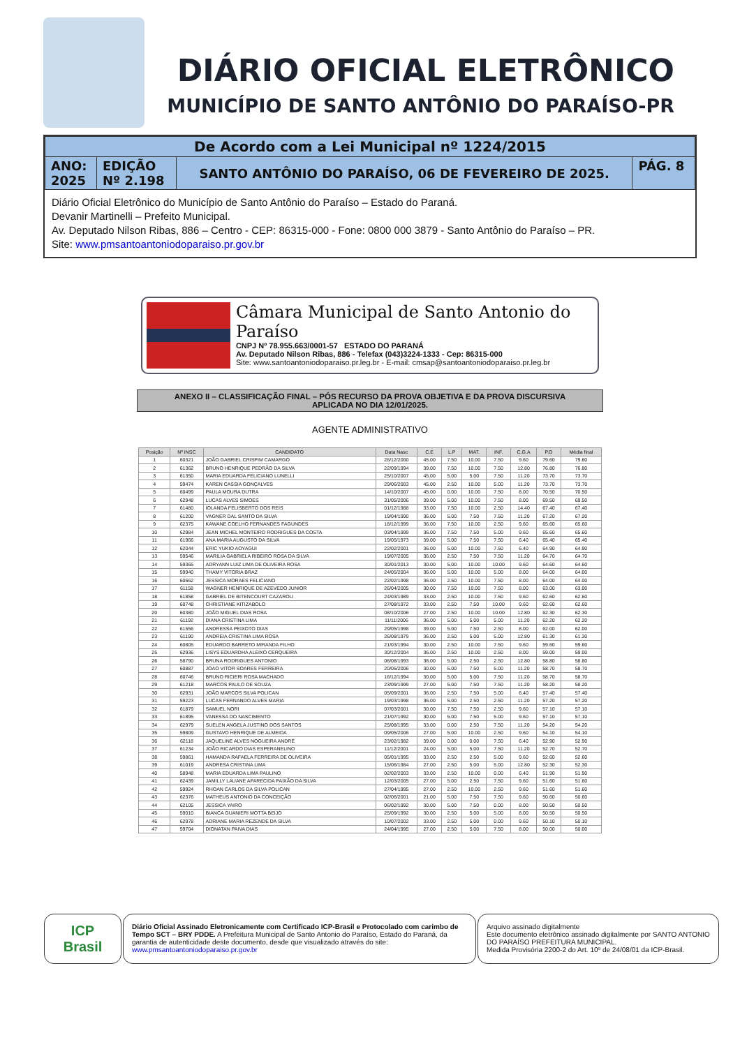DIÁRIO OFICIAL ELETRÔNICO
MUNICÍPIO DE SANTO ANTÔNIO DO PARAÍSO-PR
| De Acordo com a Lei Municipal nº 1224/2015 | | | |
| ANO: 2025 | EDIÇÃO Nº 2.198 | SANTO ANTÔNIO DO PARAÍSO, 06 DE FEVEREIRO DE 2025. | PÁG. 8 |
Diário Oficial Eletrônico do Município de Santo Antônio do Paraíso – Estado do Paraná.
Devanir Martinelli – Prefeito Municipal.
Av. Deputado Nilson Ribas, 886 – Centro - CEP: 86315-000 - Fone: 0800 000 3879 - Santo Antônio do Paraíso – PR.
Site: www.pmsantoantoniodoparaiso.pr.gov.br
Câmara Municipal de Santo Antonio do Paraíso
CNPJ Nº 78.955.663/0001-57 ESTADO DO PARANÁ
Av. Deputado Nilson Ribas, 886 - Telefax (043)3224-1333 - Cep: 86315-000
Site: www.santoantoniodoparaiso.pr.leg.br - E-mail: cmsap@santoantoniodoparaiso.pr.leg.br
ANEXO II – CLASSIFICAÇÃO FINAL – PÓS RECURSO DA PROVA OBJETIVA E DA PROVA DISCURSIVA
APLICADA NO DIA 12/01/2025.
AGENTE ADMINISTRATIVO
| Posição | Nº INSC | CANDIDATO | Data Nasc | C.E | L.P | MAT. | INF. | C.G.A | P.O | Média final |
| --- | --- | --- | --- | --- | --- | --- | --- | --- | --- | --- |
| 1 | 60321 | JOÃO GABRIEL CRISPIM CAMARGO | 26/12/2000 | 45.00 | 7.50 | 10.00 | 7.50 | 9.60 | 79.60 | 79.60 |
| 2 | 61362 | BRUNO HENRIQUE PEDRÃO DA SILVA | 22/09/1994 | 39.00 | 7.50 | 10.00 | 7.50 | 12.80 | 76.80 | 76.80 |
| 3 | 61350 | MARIA EDUARDA FELICIANO LUNELLI | 25/10/2007 | 45.00 | 5.00 | 5.00 | 7.50 | 11.20 | 73.70 | 73.70 |
| 4 | 59474 | KAREN CASSIA GONÇALVES | 29/06/2003 | 45.00 | 2.50 | 10.00 | 5.00 | 11.20 | 73.70 | 73.70 |
| 5 | 60499 | PAULA MOURA DUTRA | 14/10/2007 | 45.00 | 0.00 | 10.00 | 7.50 | 8.00 | 70.50 | 70.50 |
| 6 | 62948 | LUCAS ALVES SIMOES | 31/05/2006 | 39.00 | 5.00 | 10.00 | 7.50 | 8.00 | 69.50 | 69.50 |
| 7 | 61480 | IOLANDA FELISBERTO DOS REIS | 01/12/1988 | 33.00 | 7.50 | 10.00 | 2.50 | 14.40 | 67.40 | 67.40 |
| 8 | 61200 | VAGNER DAL SANTO DA SILVA | 19/04/1990 | 36.00 | 5.00 | 7.50 | 7.50 | 11.20 | 67.20 | 67.20 |
| 9 | 62375 | KAWANE COELHO FERNANDES FAGUNDES | 18/12/1999 | 36.00 | 7.50 | 10.00 | 2.50 | 9.60 | 65.60 | 65.60 |
| 10 | 62984 | JEAN MICHEL MONTEIRO RODRIGUES DA COSTA | 03/04/1999 | 36.00 | 7.50 | 7.50 | 5.00 | 9.60 | 65.60 | 65.60 |
| 11 | 61966 | ANA MARIA AUGUSTO DA SILVA | 19/05/1973 | 39.00 | 5.00 | 7.50 | 7.50 | 6.40 | 65.40 | 65.40 |
| 12 | 62044 | ERIC YUKIO AOYAGUI | 22/02/2001 | 36.00 | 5.00 | 10.00 | 7.50 | 6.40 | 64.90 | 64.90 |
| 13 | 59546 | MARILIA GABRIELA RIBEIRO ROSA DA SILVA | 19/07/2005 | 36.00 | 2.50 | 7.50 | 7.50 | 11.20 | 64.70 | 64.70 |
| 14 | 59365 | ADRYANN LUIZ LIMA DE OLIVEIRA ROSA | 30/01/2013 | 30.00 | 5.00 | 10.00 | 10.00 | 9.60 | 64.60 | 64.60 |
| 15 | 59940 | THAMY VITORIA BRAZ | 24/05/2004 | 36.00 | 5.00 | 10.00 | 5.00 | 8.00 | 64.00 | 64.00 |
| 16 | 60662 | JESSICA MORAES FELICIANO | 22/02/1998 | 36.00 | 2.50 | 10.00 | 7.50 | 8.00 | 64.00 | 64.00 |
| 17 | 61158 | WAGNER HENRIQUE DE AZEVEDO JUNIOR | 26/04/2005 | 30.00 | 7.50 | 10.00 | 7.50 | 8.00 | 63.00 | 63.00 |
| 18 | 61858 | GABRIEL DE BITENCOURT CAZAROLI | 24/03/1989 | 33.00 | 2.50 | 10.00 | 7.50 | 9.60 | 62.60 | 62.60 |
| 19 | 60748 | CHRISTIANE KITIZABOLO | 27/08/1972 | 33.00 | 2.50 | 7.50 | 10.00 | 9.60 | 62.60 | 62.60 |
| 20 | 60380 | JOÃO MIGUEL DIAS ROSA | 08/10/2006 | 27.00 | 2.50 | 10.00 | 10.00 | 12.80 | 62.30 | 62.30 |
| 21 | 61192 | DIANA CRISTINA LIMA | 11/11/2006 | 36.00 | 5.00 | 5.00 | 5.00 | 11.20 | 62.20 | 62.20 |
| 22 | 61556 | ANDRESSA PEIXOTO DIAS | 29/05/1998 | 39.00 | 5.00 | 7.50 | 2.50 | 8.00 | 62.00 | 62.00 |
| 23 | 61190 | ANDREIA CRISTINA LIMA ROSA | 26/08/1979 | 36.00 | 2.50 | 5.00 | 5.00 | 12.80 | 61.30 | 61.30 |
| 24 | 60805 | EDUARDO BARRETO MIRANDA FILHO | 21/03/1994 | 30.00 | 2.50 | 10.00 | 7.50 | 9.60 | 59.60 | 59.60 |
| 25 | 62936 | LISYS EDUARDHA ALEIXO CERQUEIRA | 30/12/2004 | 36.00 | 2.50 | 10.00 | 2.50 | 8.00 | 59.00 | 59.00 |
| 26 | 58790 | BRUNA RODRIGUES ANTONIO | 06/08/1993 | 36.00 | 5.00 | 2.50 | 2.50 | 12.80 | 58.80 | 58.80 |
| 27 | 60887 | JOAO VITOR SOARES FERREIRA | 20/05/2006 | 30.00 | 5.00 | 7.50 | 5.00 | 11.20 | 58.70 | 58.70 |
| 28 | 60746 | BRUNO RICIERI ROSA MACHADO | 16/12/1994 | 30.00 | 5.00 | 5.00 | 7.50 | 11.20 | 58.70 | 58.70 |
| 29 | 61218 | MARCOS PAULO DE SOUZA | 23/09/1999 | 27.00 | 5.00 | 7.50 | 7.50 | 11.20 | 58.20 | 58.20 |
| 30 | 62931 | JOÃO MARCOS SILVA POLICAN | 05/09/2001 | 36.00 | 2.50 | 7.50 | 5.00 | 6.40 | 57.40 | 57.40 |
| 31 | 59223 | LUCAS FERNANDO ALVES MARIA | 19/03/1998 | 36.00 | 5.00 | 2.50 | 2.50 | 11.20 | 57.20 | 57.20 |
| 32 | 61879 | SAMUEL NORI | 07/03/2001 | 30.00 | 7.50 | 7.50 | 2.50 | 9.60 | 57.10 | 57.10 |
| 33 | 61895 | VANESSA DO NASCIMENTO | 21/07/1992 | 30.00 | 5.00 | 7.50 | 5.00 | 9.60 | 57.10 | 57.10 |
| 34 | 62979 | SUELEN ANGELA JUSTINO DOS SANTOS | 25/08/1995 | 33.00 | 0.00 | 2.50 | 7.50 | 11.20 | 54.20 | 54.20 |
| 35 | 59809 | GUSTAVO HENRIQUE DE ALMEIDA | 09/05/2006 | 27.00 | 5.00 | 10.00 | 2.50 | 9.60 | 54.10 | 54.10 |
| 36 | 62118 | JAQUELINE ALVES NOGUEIRA ANDRÉ | 23/02/1982 | 39.00 | 0.00 | 0.00 | 7.50 | 6.40 | 52.90 | 52.90 |
| 37 | 61234 | JOÃO RICARDO DIAS ESPERANELINO | 11/12/2001 | 24.00 | 5.00 | 5.00 | 7.50 | 11.20 | 52.70 | 52.70 |
| 38 | 59861 | HAMANDA RAFAELA FERREIRA DE OLIVEIRA | 05/01/1995 | 33.00 | 2.50 | 2.50 | 5.00 | 9.60 | 52.60 | 52.60 |
| 39 | 61019 | ANDRESA CRISTINA LIMA | 15/06/1984 | 27.00 | 2.50 | 5.00 | 5.00 | 12.80 | 52.30 | 52.30 |
| 40 | 58948 | MARIA EDUARDA LIMA PAULINO | 02/02/2003 | 33.00 | 2.50 | 10.00 | 0.00 | 6.40 | 51.90 | 51.90 |
| 41 | 62439 | JAMILLY LAUANE APARECIDA PAIXÃO DA SILVA | 12/03/2005 | 27.00 | 5.00 | 2.50 | 7.50 | 9.60 | 51.60 | 51.60 |
| 42 | 59924 | RHOAN CARLOS DA SILVA POLICAN | 27/04/1995 | 27.00 | 2.50 | 10.00 | 2.50 | 9.60 | 51.60 | 51.60 |
| 43 | 62376 | MATHEUS ANTONIO DA CONCEIÇÃO | 02/06/2001 | 21.00 | 5.00 | 7.50 | 7.50 | 9.60 | 50.60 | 50.60 |
| 44 | 62105 | JESSICA YAIRO | 06/02/1992 | 30.00 | 5.00 | 7.50 | 0.00 | 8.00 | 50.50 | 50.50 |
| 45 | 59010 | BIANCA GUANIERI MOTTA BEIJO | 25/09/1992 | 30.00 | 2.50 | 5.00 | 5.00 | 8.00 | 50.50 | 50.50 |
| 46 | 62978 | ADRIANE MARIA REZENDE DA SILVA | 10/07/2002 | 33.00 | 2.50 | 5.00 | 0.00 | 9.60 | 50.10 | 50.10 |
| 47 | 59704 | DIONATAN PAIVA DIAS | 24/04/1995 | 27.00 | 2.50 | 5.00 | 7.50 | 8.00 | 50.00 | 50.00 |
ICP
Brasil
Diário Oficial Assinado Eletronicamente com Certificado ICP-Brasil e Protocolado com carimbo de Tempo SCT – BRY PDDE. A Prefeitura Municipal de Santo Antonio do Paraíso, Estado do Paraná, da garantia de autenticidade deste documento, desde que visualizado através do site: www.pmsantoantoniodoparaiso.pr.gov.br
Arquivo assinado digitalmente
Este documento eletrônico assinado digitalmente por SANTO ANTONIO DO PARAÍSO PREFEITURA MUNICIPAL.
Medida Provisória 2200-2 do Art. 10º de 24/08/01 da ICP-Brasil.